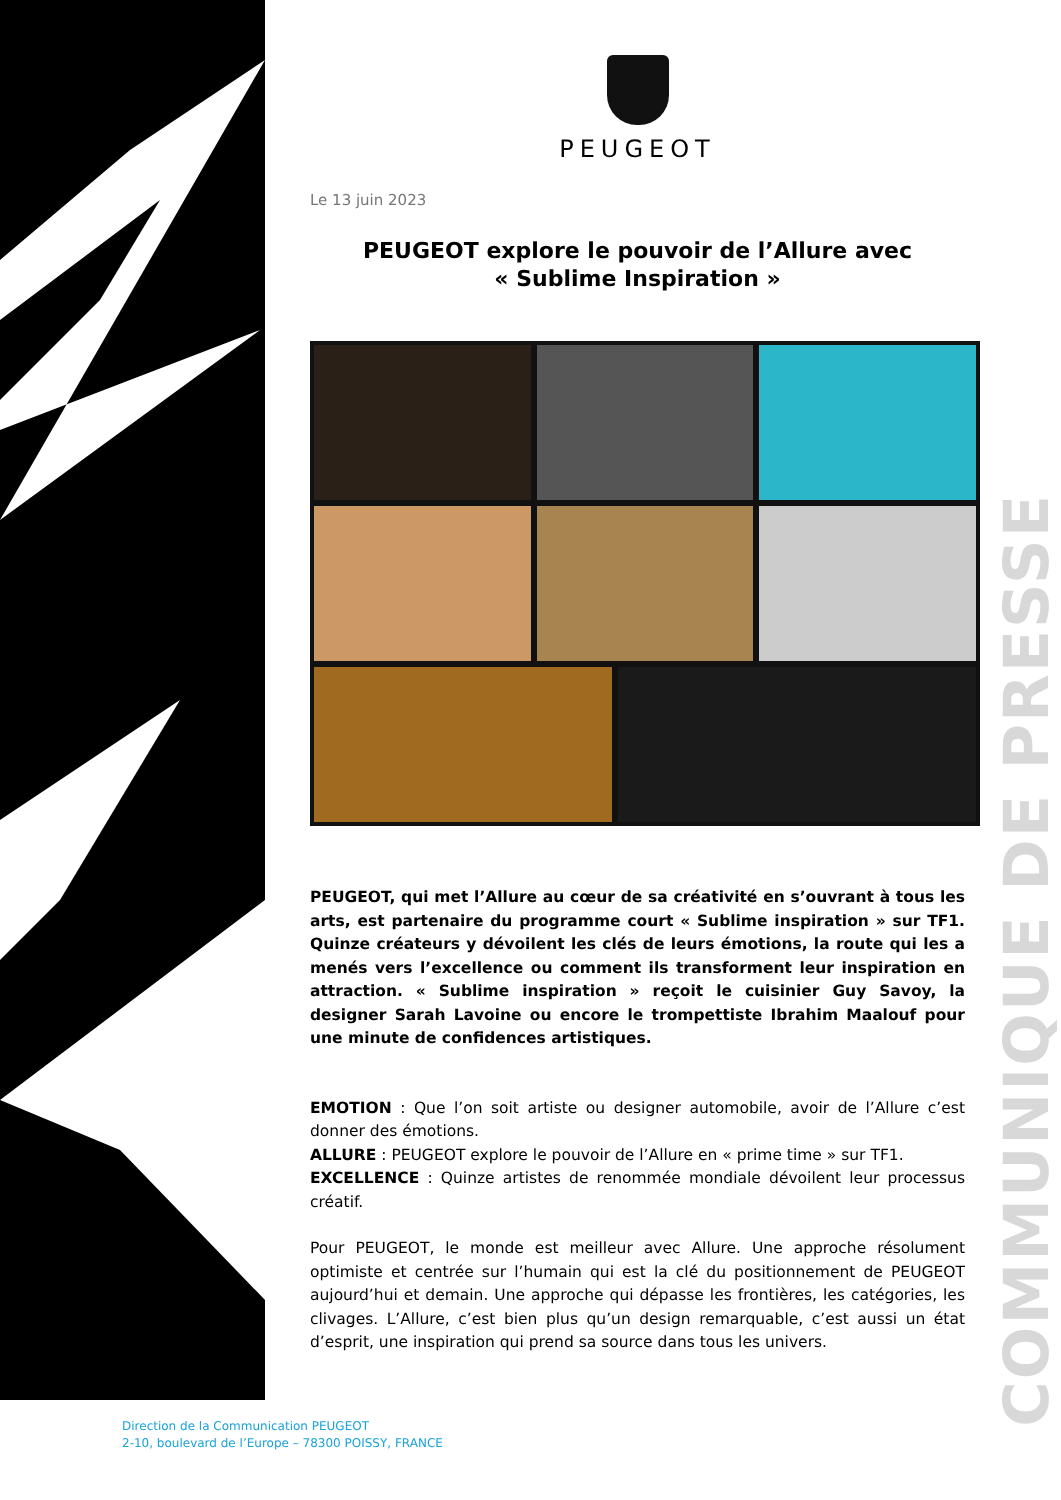COMMUNIQUE DE PRESSE
PEUGEOT
Le 13 juin 2023
PEUGEOT explore le pouvoir de l’Allure avec
« Sublime Inspiration »
PEUGEOT, qui met l’Allure au cœur de sa créativité en s’ouvrant à tous les arts, est partenaire du programme court « Sublime inspiration » sur TF1. Quinze créateurs y dévoilent les clés de leurs émotions, la route qui les a menés vers l’excellence ou comment ils transforment leur inspiration en attraction. « Sublime inspiration » reçoit le cuisinier Guy Savoy, la designer Sarah Lavoine ou encore le trompettiste Ibrahim Maalouf pour une minute de confidences artistiques.
EMOTION : Que l’on soit artiste ou designer automobile, avoir de l’Allure c’est donner des émotions.
ALLURE : PEUGEOT explore le pouvoir de l’Allure en « prime time » sur TF1.
EXCELLENCE : Quinze artistes de renommée mondiale dévoilent leur processus créatif.
Pour PEUGEOT, le monde est meilleur avec Allure. Une approche résolument optimiste et centrée sur l’humain qui est la clé du positionnement de PEUGEOT aujourd’hui et demain. Une approche qui dépasse les frontières, les catégories, les clivages. L’Allure, c’est bien plus qu’un design remarquable, c’est aussi un état d’esprit, une inspiration qui prend sa source dans tous les univers.
Direction de la Communication PEUGEOT
2-10, boulevard de l’Europe – 78300 POISSY, FRANCE